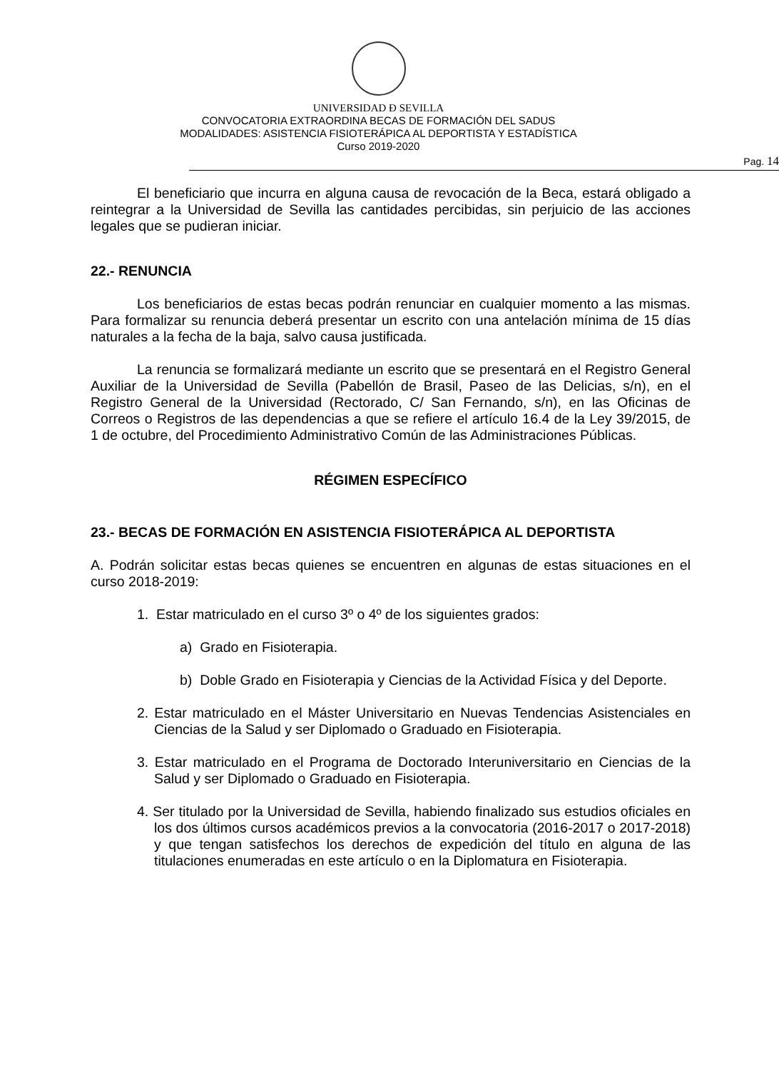UNIVERSIDAD Đ SEVILLA
CONVOCATORIA EXTRAORDINA BECAS DE FORMACIÓN DEL SADUS
MODALIDADES: ASISTENCIA FISIOTERÁPICA AL DEPORTISTA Y ESTADÍSTICA
Curso 2019-2020
Pag. 14
El beneficiario que incurra en alguna causa de revocación de la Beca, estará obligado a reintegrar a la Universidad de Sevilla las cantidades percibidas, sin perjuicio de las acciones legales que se pudieran iniciar.
22.- RENUNCIA
Los beneficiarios de estas becas podrán renunciar en cualquier momento a las mismas. Para formalizar su renuncia deberá presentar un escrito con una antelación mínima de 15 días naturales a la fecha de la baja, salvo causa justificada.
La renuncia se formalizará mediante un escrito que se presentará en el Registro General Auxiliar de la Universidad de Sevilla (Pabellón de Brasil, Paseo de las Delicias, s/n), en el Registro General de la Universidad (Rectorado, C/ San Fernando, s/n), en las Oficinas de Correos o Registros de las dependencias a que se refiere el artículo 16.4 de la Ley 39/2015, de 1 de octubre, del Procedimiento Administrativo Común de las Administraciones Públicas.
RÉGIMEN ESPECÍFICO
23.- BECAS DE FORMACIÓN EN ASISTENCIA FISIOTERÁPICA AL DEPORTISTA
A. Podrán solicitar estas becas quienes se encuentren en algunas de estas situaciones en el curso 2018-2019:
1. Estar matriculado en el curso 3º o 4º de los siguientes grados:
a) Grado en Fisioterapia.
b) Doble Grado en Fisioterapia y Ciencias de la Actividad Física y del Deporte.
2. Estar matriculado en el Máster Universitario en Nuevas Tendencias Asistenciales en Ciencias de la Salud y ser Diplomado o Graduado en Fisioterapia.
3. Estar matriculado en el Programa de Doctorado Interuniversitario en Ciencias de la Salud y ser Diplomado o Graduado en Fisioterapia.
4. Ser titulado por la Universidad de Sevilla, habiendo finalizado sus estudios oficiales en los dos últimos cursos académicos previos a la convocatoria (2016-2017 o 2017-2018) y que tengan satisfechos los derechos de expedición del título en alguna de las titulaciones enumeradas en este artículo o en la Diplomatura en Fisioterapia.